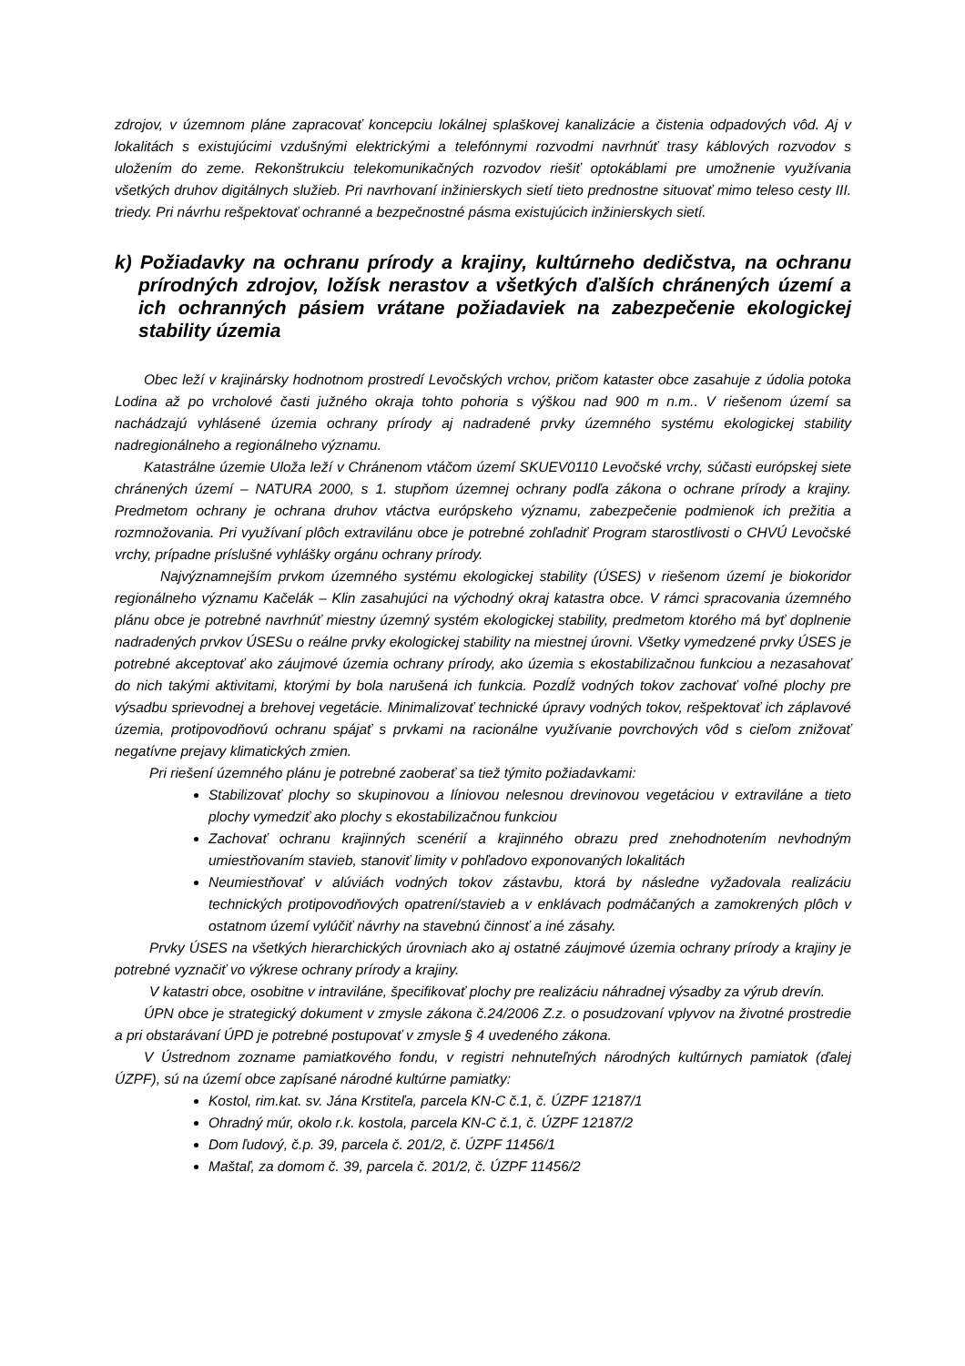zdrojov, v územnom pláne zapracovať koncepciu lokálnej splaškovej kanalizácie a čistenia odpadových vôd. Aj v lokalitách s existujúcimi vzdušnými elektrickými a telefónnymi rozvodmi navrhnúť trasy káblových rozvodov s uložením do zeme. Rekonštrukciu telekomunikačných rozvodov riešiť optokáblami pre umožnenie využívania všetkých druhov digitálnych služieb. Pri navrhovaní inžinierskych sietí tieto prednostne situovať mimo teleso cesty III. triedy. Pri návrhu rešpektovať ochranné a bezpečnostné pásma existujúcich inžinierskych sietí.
k) Požiadavky na ochranu prírody a krajiny, kultúrneho dedičstva, na ochranu prírodných zdrojov, ložísk nerastov a všetkých ďalších chránených území a ich ochranných pásiem vrátane požiadaviek na zabezpečenie ekologickej stability územia
Obec leží v krajinársky hodnotnom prostredí Levočských vrchov, pričom kataster obce zasahuje z údolia potoka Lodina až po vrcholové časti južného okraja tohto pohoria s výškou nad 900 m n.m.. V riešenom území sa nachádzajú vyhlásené územia ochrany prírody aj nadradené prvky územného systému ekologickej stability nadregionálneho a regionálneho významu.
Katastrálne územie Uloža leží v Chránenom vtáčom území SKUEV0110 Levočské vrchy, súčasti európskej siete chránených území – NATURA 2000, s 1. stupňom územnej ochrany podľa zákona o ochrane prírody a krajiny. Predmetom ochrany je ochrana druhov vtáctva európskeho významu, zabezpečenie podmienok ich prežitia a rozmnožovania. Pri využívaní plôch extravilánu obce je potrebné zohľadniť Program starostlivosti o CHVÚ Levočské vrchy, prípadne príslušné vyhlášky orgánu ochrany prírody.
Najvýznamnejším prvkom územného systému ekologickej stability (ÚSES) v riešenom území je biokoridor regionálneho významu Kačelák – Klin zasahujúci na východný okraj katastra obce. V rámci spracovania územného plánu obce je potrebné navrhnúť miestny územný systém ekologickej stability, predmetom ktorého má byť doplnenie nadradených prvkov ÚSESu o reálne prvky ekologickej stability na miestnej úrovni. Všetky vymedzené prvky ÚSES je potrebné akceptovať ako záujmové územia ochrany prírody, ako územia s ekostabilizačnou funkciou a nezasahovať do nich takými aktivitami, ktorými by bola narušená ich funkcia. Pozdĺž vodných tokov zachovať voľné plochy pre výsadbu sprievodnej a brehovej vegetácie. Minimalizovať technické úpravy vodných tokov, rešpektovať ich záplavové územia, protipovodňovú ochranu spájať s prvkami na racionálne využívanie povrchových vôd s cieľom znižovať negatívne prejavy klimatických zmien.
Pri riešení územného plánu je potrebné zaoberať sa tiež týmito požiadavkami:
Stabilizovať plochy so skupinovou a líniovou nelesnou drevinovou vegetáciou v extraviláne a tieto plochy vymedziť ako plochy s ekostabilizačnou funkciou
Zachovať ochranu krajinných scenérií a krajinného obrazu pred znehodnotením nevhodným umiestňovaním stavieb, stanoviť limity v pohľadovo exponovaných lokalitách
Neumiestňovať v alúviách vodných tokov zástavbu, ktorá by následne vyžadovala realizáciu technických protipovodňových opatrení/stavieb a v enklávach podmáčaných a zamokrených plôch v ostatnom území vylúčiť návrhy na stavebnú činnosť a iné zásahy.
Prvky ÚSES na všetkých hierarchických úrovniach ako aj ostatné záujmové územia ochrany prírody a krajiny je potrebné vyznačiť vo výkrese ochrany prírody a krajiny.
V katastri obce, osobitne v intraviláne, špecifikovať plochy pre realizáciu náhradnej výsadby za výrub drevín.
ÚPN obce je strategický dokument v zmysle zákona č.24/2006 Z.z. o posudzovaní vplyvov na životné prostredie a pri obstarávaní ÚPD je potrebné postupovať v zmysle § 4 uvedeného zákona.
V Ústrednom zozname pamiatkového fondu, v registri nehnuteľných národných kultúrnych pamiatok (ďalej ÚZPF), sú na území obce zapísané národné kultúrne pamiatky:
Kostol, rim.kat. sv. Jána Krstiteľa, parcela KN-C č.1, č. ÚZPF 12187/1
Ohradný múr, okolo r.k. kostola, parcela KN-C č.1, č. ÚZPF 12187/2
Dom ľudový, č.p. 39, parcela č. 201/2, č. ÚZPF 11456/1
Maštaľ, za domom č. 39, parcela č. 201/2, č. ÚZPF 11456/2